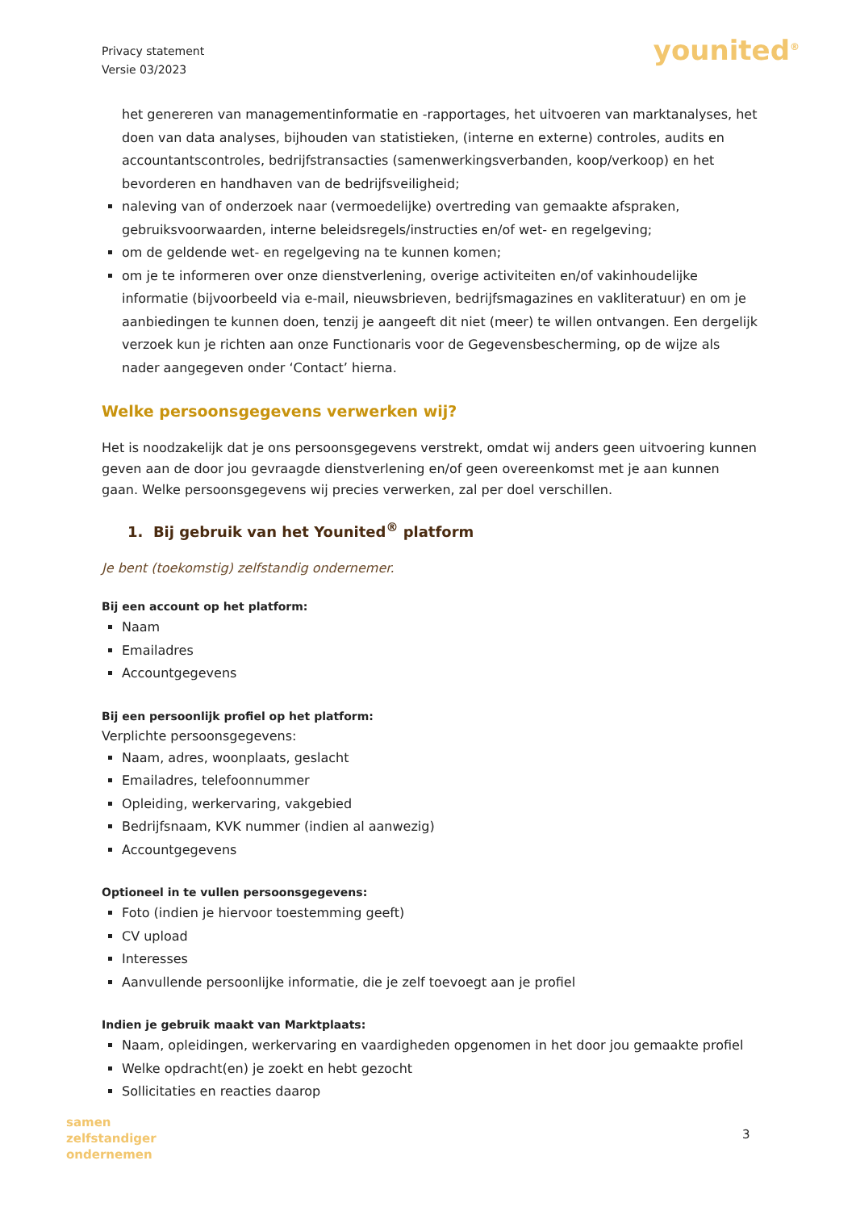Privacy statement
Versie 03/2023
younited<sup>®</sup>
het genereren van managementinformatie en -rapportages, het uitvoeren van marktanalyses, het doen van data analyses, bijhouden van statistieken, (interne en externe) controles, audits en accountantscontroles, bedrijfstransacties (samenwerkingsverbanden, koop/verkoop) en het bevorderen en handhaven van de bedrijfsveiligheid;
naleving van of onderzoek naar (vermoedelijke) overtreding van gemaakte afspraken, gebruiksvoorwaarden, interne beleidsregels/instructies en/of wet- en regelgeving;
om de geldende wet- en regelgeving na te kunnen komen;
om je te informeren over onze dienstverlening, overige activiteiten en/of vakinhoudelijke informatie (bijvoorbeeld via e-mail, nieuwsbrieven, bedrijfsmagazines en vakliteratuur) en om je aanbiedingen te kunnen doen, tenzij je aangeeft dit niet (meer) te willen ontvangen. Een dergelijk verzoek kun je richten aan onze Functionaris voor de Gegevensbescherming, op de wijze als nader aangegeven onder ‘Contact’ hierna.
Welke persoonsgegevens verwerken wij?
Het is noodzakelijk dat je ons persoonsgegevens verstrekt, omdat wij anders geen uitvoering kunnen geven aan de door jou gevraagde dienstverlening en/of geen overeenkomst met je aan kunnen gaan. Welke persoonsgegevens wij precies verwerken, zal per doel verschillen.
1. Bij gebruik van het Younited<sup>®</sup> platform
Je bent (toekomstig) zelfstandig ondernemer.
Bij een account op het platform:
Naam
Emailadres
Accountgegevens
Bij een persoonlijk profiel op het platform:
Verplichte persoonsgegevens:
Naam, adres, woonplaats, geslacht
Emailadres, telefoonnummer
Opleiding, werkervaring, vakgebied
Bedrijfsnaam, KVK nummer (indien al aanwezig)
Accountgegevens
Optioneel in te vullen persoonsgegevens:
Foto (indien je hiervoor toestemming geeft)
CV upload
Interesses
Aanvullende persoonlijke informatie, die je zelf toevoegt aan je profiel
Indien je gebruik maakt van Marktplaats:
Naam, opleidingen, werkervaring en vaardigheden opgenomen in het door jou gemaakte profiel
Welke opdracht(en) je zoekt en hebt gezocht
Sollicitaties en reacties daarop
samen
zelfstandiger
ondernemen
3